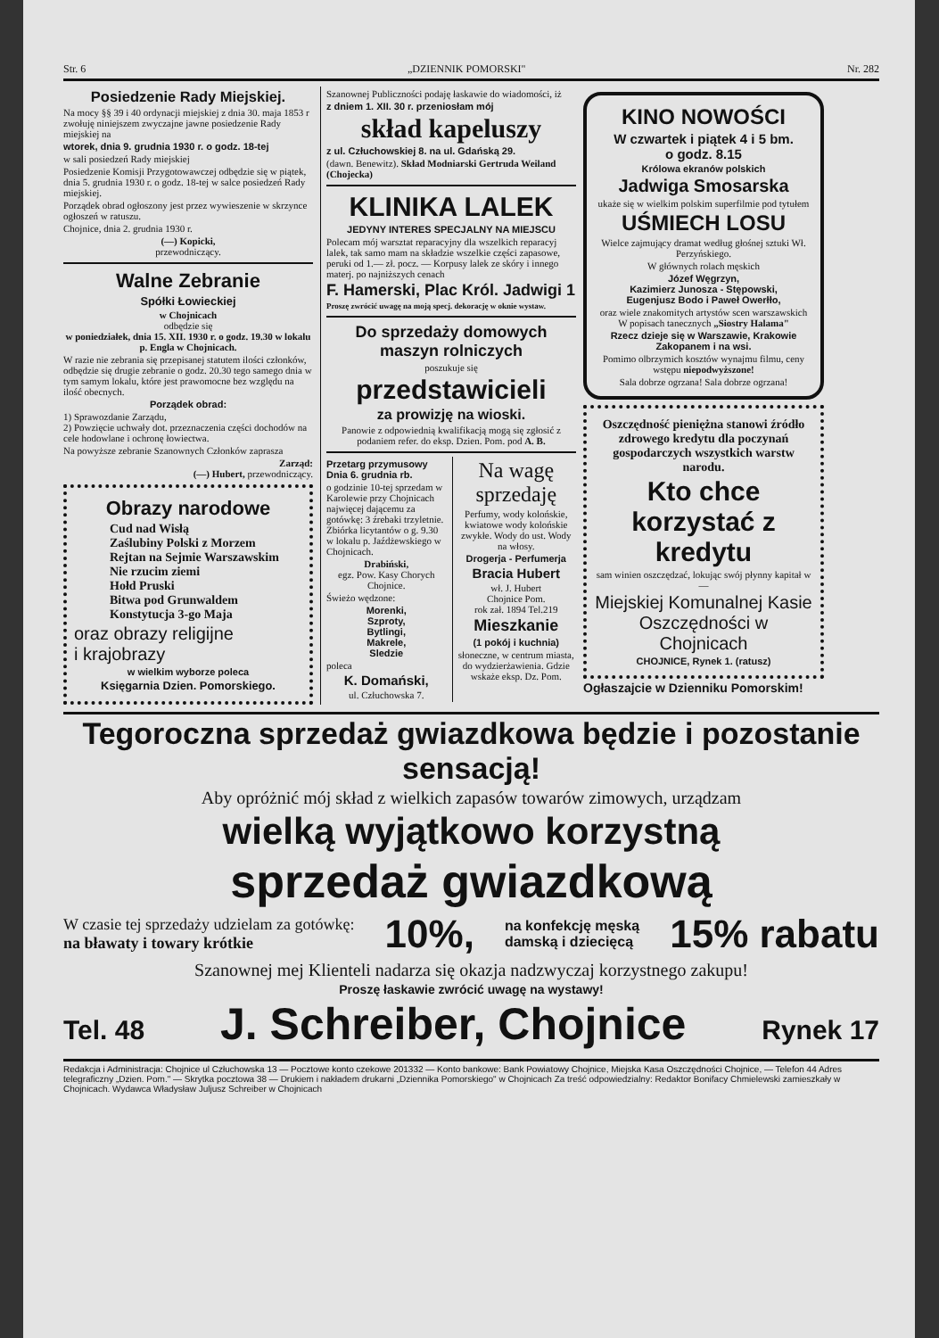Str. 6 „DZIENNIK POMORSKI" Nr. 282
Posiedzenie Rady Miejskiej.
Na mocy §§ 39 i 40 ordynacji miejskiej z dnia 30. maja 1853 r zwołuję niniejszem zwyczajne jawne posiedzenie Rady miejskiej na
wtorek, dnia 9. grudnia 1930 r. o godz. 18-tej
w sali posiedzeń Rady miejskiej
Posiedzenie Komisji Przygotowawczej odbędzie się w piątek, dnia 5. grudnia 1930 r. o godz. 18-tej w salce posiedzeń Rady miejskiej.
Porządek obrad ogłoszony jest przez wywieszenie w skrzynce ogłoszeń w ratuszu.
Chojnice, dnia 2. grudnia 1930 r.
(—) Kopicki,
przewodniczący.
Walne Zebranie
Spółki Łowieckiej
w Chojnicach
odbędzie się
w poniedziałek, dnia 15. XII. 1930 r. o godz. 19.30 w lokalu p. Engla w Chojnicach.
W razie nie zebrania się przepisanej statutem ilości członków, odbędzie się drugie zebranie o godz. 20.30 tego samego dnia w tym samym lokalu, które jest prawomocne bez względu na ilość obecnych.
Porządek obrad:
1) Sprawozdanie Zarządu,
2) Powzięcie uchwały dot. przeznaczenia części dochodów na cele hodowlane i ochronę łowiectwa.
Na powyższe zebranie Szanownych Członków zaprasza
Zarząd:
(—) Hubert, przewodniczący.
Obrazy narodowe
Cud nad Wisłą
Zaślubiny Polski z Morzem
Rejtan na Sejmie Warszawskim
Nie rzucim ziemi
Hołd Pruski
Bitwa pod Grunwaldem
Konstytucja 3-go Maja
oraz obrazy religijne
i krajobrazy
w wielkim wyborze poleca
Księgarnia Dzien. Pomorskiego.
Szanownej Publiczności podaję łaskawie do wiadomości, iż
z dniem 1. XII. 30 r. przeniosłam mój
skład kapeluszy
z ul. Człuchowskiej 8. na ul. Gdańską 29.
(dawn. Benewitz). Skład Modniarski Gertruda Weiland (Chojecka)
KLINIKA LALEK
JEDYNY INTERES SPECJALNY NA MIEJSCU
Polecam mój warsztat reparacyjny dla wszelkich reparacyj lalek, tak samo mam na składzie wszelkie części zapasowe, peruki od 1.— zł. pocz. — Korpusy lalek ze skóry i innego materj. po najniższych cenach
F. Hamerski, Plac Król. Jadwigi 1
Proszę zwrócić uwagę na moją specj. dekorację w oknie wystaw.
Do sprzedaży domowych maszyn rolniczych
poszukuje się
przedstawicieli
za prowizję na wioski.
Panowie z odpowiednią kwalifikacją mogą się zgłosić z podaniem refer. do eksp. Dzien. Pom. pod A. B.
Przetarg przymusowy Dnia 6. grudnia rb.
o godzinie 10-tej sprzedam w Karolewie przy Chojnicach najwięcej dającemu za gotówkę: 3 źrebaki trzyletnie. Zbiórka licytantów o g. 9.30 w lokalu p. Jaźdżewskiego w Chojnicach.
Drabiński,
egz. Pow. Kasy Chorych Chojnice.
Świeżo wędzone:
Morenki,
Szproty,
Bytlingi,
Makrele,
Sledzie
poleca
K. Domański,
ul. Człuchowska 7.
Na wagę
sprzedaję
Perfumy, wody kolońskie, kwiatowe wody kolońskie zwykłe. Wody do ust. Wody na włosy.
Drogerja - Perfumerja
Bracia Hubert
wł. J. Hubert
Chojnice Pom.
rok zał. 1894 Tel.219
Mieszkanie
(1 pokój i kuchnia)
słoneczne, w centrum miasta, do wydzierżawienia. Gdzie wskaże eksp. Dz. Pom.
KINO NOWOŚCI
W czwartek i piątek 4 i 5 bm.
o godz. 8.15
Królowa ekranów polskich
Jadwiga Smosarska
ukaże się w wielkim polskim superfilmie pod tytułem
UŚMIECH LOSU
Wielce zajmujący dramat według głośnej sztuki Wł. Perzyńskiego.
W głównych rolach męskich
Józef Węgrzyn,
Kazimierz Junosza - Stępowski,
Eugenjusz Bodo i Paweł Owerłło,
oraz wiele znakomitych artystów scen warszawskich
W popisach tanecznych „Siostry Halama"
Rzecz dzieje się w Warszawie, Krakowie Zakopanem i na wsi.
Pomimo olbrzymich kosztów wynajmu filmu, ceny wstępu niepodwyższone!
Sala dobrze ogrzana! Sala dobrze ogrzana!
Oszczędność pieniężna stanowi źródło zdrowego kredytu dla poczynań gospodarczych wszystkich warstw narodu.
Kto chce korzystać z kredytu
sam winien oszczędzać, lokując swój płynny kapitał w —
Miejskiej Komunalnej Kasie Oszczędności w Chojnicach
CHOJNICE, Rynek 1. (ratusz)
Ogłaszajcie w Dzienniku Pomorskim!
Tegoroczna sprzedaż gwiazdkowa będzie i pozostanie sensacją!
Aby opróżnić mój skład z wielkich zapasów towarów zimowych, urządzam
wielką wyjątkowo korzystną
sprzedaż gwiazdkową
W czasie tej sprzedaży udzielam za gotówkę:
na bławaty i towary krótkie
10%,
na konfekcję męską
damską i dziecięcą
15% rabatu
Szanownej mej Klienteli nadarza się okazja nadzwyczaj korzystnego zakupu!
Proszę łaskawie zwrócić uwagę na wystawy!
Tel. 48 J. Schreiber, Chojnice Rynek 17
Redakcja i Administracja: Chojnice ul Człuchowska 13 — Pocztowe konto czekowe 201332 — Konto bankowe: Bank Powiatowy Chojnice, Miejska Kasa Oszczędności Chojnice, — Telefon 44 Adres telegraficzny „Dzien. Pom." — Skrytka pocztowa 38 — Drukiem i nakładem drukarni „Dziennika Pomorskiego" w Chojnicach Za treść odpowiedzialny: Redaktor Bonifacy Chmielewski zamieszkały w Chojnicach. Wydawca Władysław Juljusz Schreiber w Chojnicach